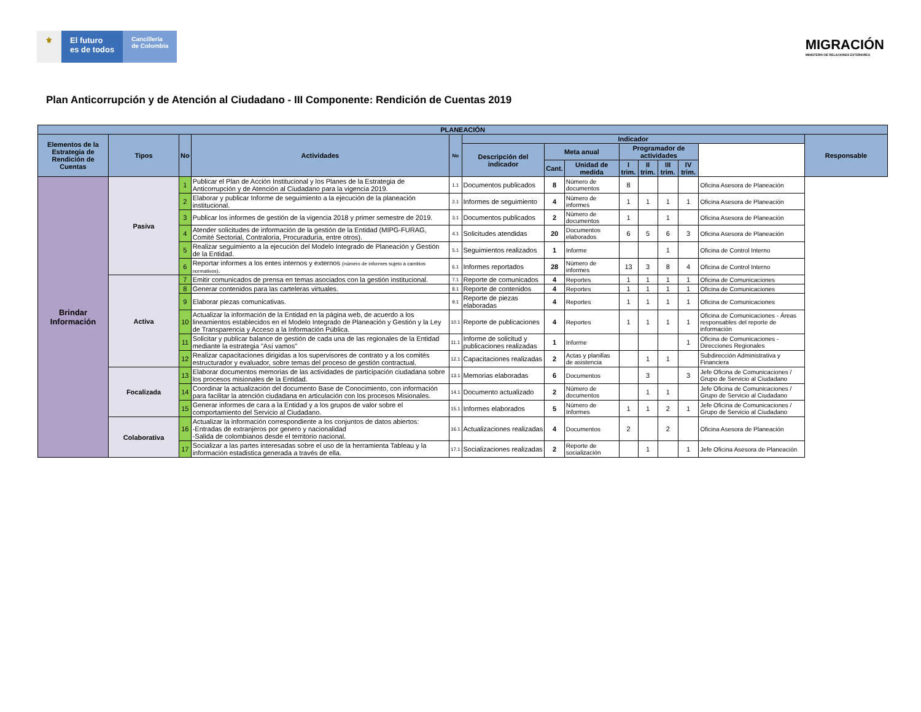⚜ El futuro
es de todos
Cancillería
de Colombia
MIGRACIÓN
MINISTERIO DE RELACIONES EXTERIORES
Plan Anticorrupción y de Atención al Ciudadano - III Componente: Rendición de Cuentas 2019
| PLANEACIÓN | | | | | | | | | | | | | | |
| --- | --- | --- | --- | --- | --- | --- | --- | --- | --- | --- | --- | --- | --- | --- |
| Elementos de la Estrategia de Rendición de Cuentas | Tipos | No | Actividades | No | Indicador | | | | | | | | Responsable | |
| | | | | | Descripción del indicador | Meta anual | | Programador de actividades | | | | | | |
| | | | | | | Cant. | Unidad de medida | I trim. | II trim. | III trim. | IV trim. | | | |
| Brindar Información | Pasiva | 1 | Publicar el Plan de Acción Institucional y los Planes de la Estrategia de Anticorrupción y de Atención al Ciudadano para la vigencia 2019. | 1.1 | Documentos publicados | 8 | Número de documentos | 8 | | | | Oficina Asesora de Planeación | | |
| | | 2 | Elaborar y publicar Informe de seguimiento a la ejecución de la planeación institucional. | 2.1 | Informes de seguimiento | 4 | Número de informes | 1 | 1 | 1 | 1 | Oficina Asesora de Planeación | | |
| | | 3 | Publicar los informes de gestión de la vigencia 2018 y primer semestre de 2019. | 3.1 | Documentos publicados | 2 | Número de documentos | 1 | | 1 | | Oficina Asesora de Planeación | | |
| | | 4 | Atender solicitudes de información de la gestión de la Entidad (MIPG-FURAG, Comité Sectorial, Contraloría, Procuraduría, entre otros). | 4.1 | Solicitudes atendidas | 20 | Documentos elaborados | 6 | 5 | 6 | 3 | Oficina Asesora de Planeación | | |
| | | 5 | Realizar seguimiento a la ejecución del Modelo Integrado de Planeación y Gestión de la Entidad. | 5.1 | Seguimientos realizados | 1 | Informe | | | 1 | | Oficina de Control Interno | | |
| | | 6 | Reportar informes a los entes internos y externos (número de informes sujeto a cambios normativos) . | 6.1 | Informes reportados | 28 | Número de informes | 13 | 3 | 8 | 4 | Oficina de Control Interno | | |
| | Activa | 7 | Emitir comunicados de prensa en temas asociados con la gestión institucional. | 7.1 | Reporte de comunicados | 4 | Reportes | 1 | 1 | 1 | 1 | Oficina de Comunicaciones | | |
| | | 8 | Generar contenidos para las carteleras virtuales. | 8.1 | Reporte de contenidos | 4 | Reportes | 1 | 1 | 1 | 1 | Oficina de Comunicaciones | | |
| | | 9 | Elaborar piezas comunicativas. | 9.1 | Reporte de piezas elaboradas | 4 | Reportes | 1 | 1 | 1 | 1 | Oficina de Comunicaciones | | |
| | | 10 | Actualizar la información de la Entidad en la página web, de acuerdo a los lineamientos establecidos en el Modelo Integrado de Planeación y Gestión y la Ley de Transparencia y Acceso a la Información Pública. | 10.1 | Reporte de publicaciones | 4 | Reportes | 1 | 1 | 1 | 1 | Oficina de Comunicaciones - Áreas responsables del reporte de información | | |
| | | 11 | Solicitar y publicar balance de gestión de cada una de las regionales de la Entidad mediante la estrategia "Así vamos" | 11.1 | Informe de solicitud y publicaciones realizadas | 1 | Informe | | | | 1 | Oficina de Comunicaciones - Direcciones Regionales | | |
| | | 12 | Realizar capacitaciones dirigidas a los supervisores de contrato y a los comités estructurador y evaluador, sobre temas del proceso de gestión contractual. | 12.1 | Capacitaciones realizadas | 2 | Actas y planillas de asistencia | | 1 | 1 | | Subdirección Administrativa y Financiera | | |
| | Focalizada | 13 | Elaborar documentos memorias de las actividades de participación ciudadana sobre los procesos misionales de la Entidad. | 13.1 | Memorias elaboradas | 6 | Documentos | | 3 | | 3 | Jefe Oficina de Comunicaciones / Grupo de Servicio al Ciudadano | | |
| | | 14 | Coordinar la actualización del documento Base de Conocimiento, con información para facilitar la atención ciudadana en articulación con los procesos Misionales. | 14.1 | Documento actualizado | 2 | Número de documentos | | 1 | 1 | | Jefe Oficina de Comunicaciones / Grupo de Servicio al Ciudadano | | |
| | | 15 | Generar informes de cara a la Entidad y a los grupos de valor sobre el comportamiento del Servicio al Ciudadano. | 15.1 | Informes elaborados | 5 | Número de Informes | 1 | 1 | 2 | 1 | Jefe Oficina de Comunicaciones / Grupo de Servicio al Ciudadano | | |
| | Colaborativa | 16 | Actualizar la información correspondiente a los conjuntos de datos abiertos: -Entradas de extranjeros por genero y nacionalidad -Salida de colombianos desde el territorio nacional. | 16.1 | Actualizaciones realizadas | 4 | Documentos | 2 | | 2 | | Oficina Asesora de Planeación | | |
| | | 17 | Socializar a las partes interesadas sobre el uso de la herramienta Tableau y la información estadistica generada a través de ella. | 17.1 | Socializaciones realizadas | 2 | Reporte de socialización | | 1 | | 1 | Jefe Oficina Asesora de Planeación | | |